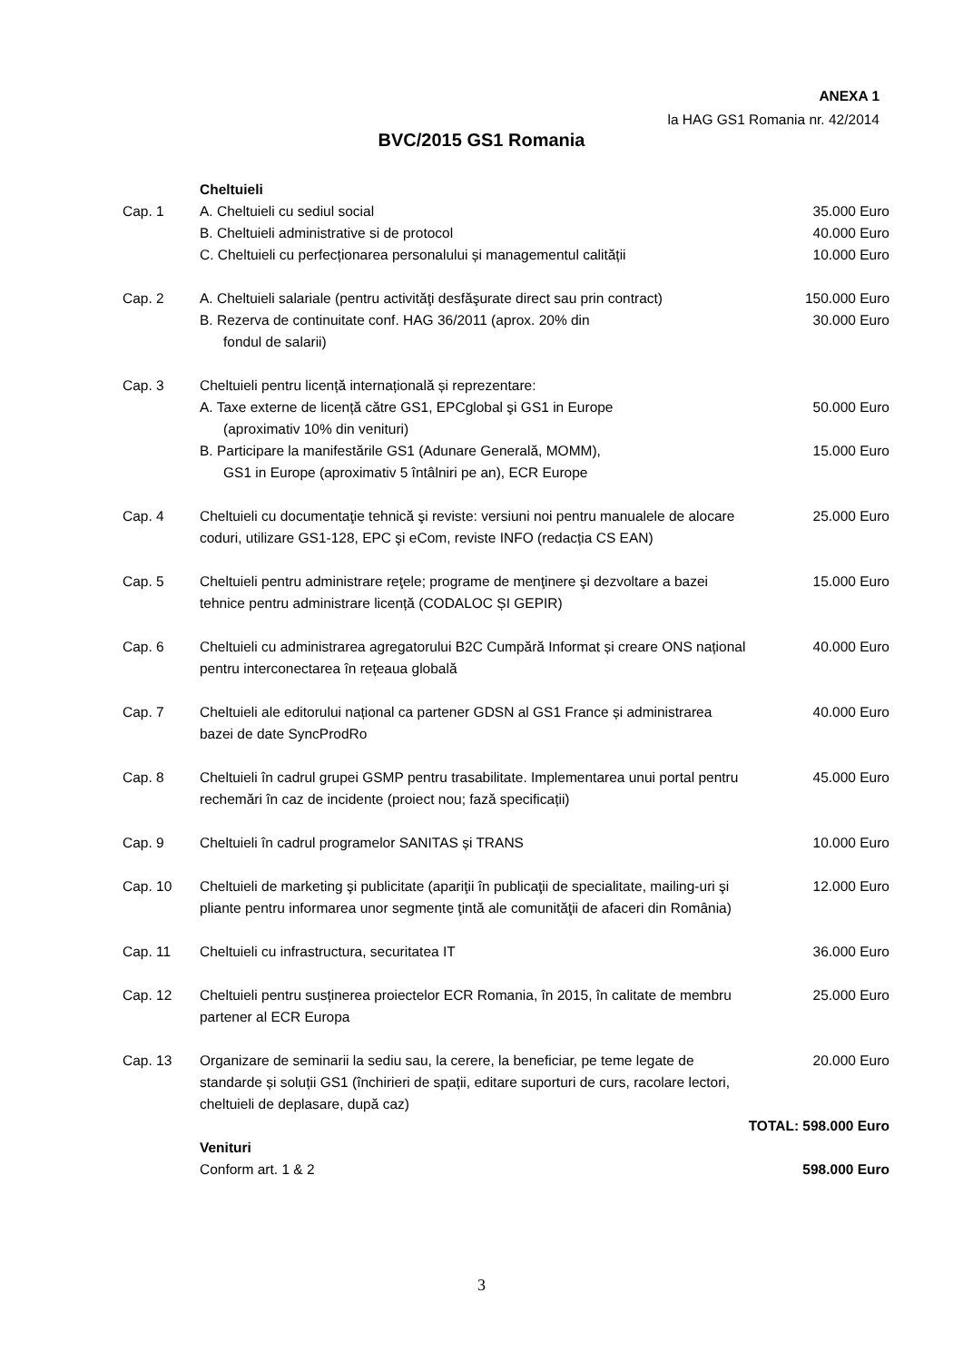ANEXA 1
la HAG GS1 Romania nr. 42/2014
BVC/2015 GS1 Romania
| | Cheltuieli | |
| Cap. 1 | A. Cheltuieli cu sediul social | 35.000 Euro |
| | B. Cheltuieli administrative si de protocol | 40.000 Euro |
| | C. Cheltuieli cu perfecționarea personalului și managementul calității | 10.000 Euro |
| Cap. 2 | A. Cheltuieli salariale (pentru activităţi desfăşurate direct sau prin contract) | 150.000 Euro |
| | B. Rezerva de continuitate conf. HAG 36/2011 (aprox. 20% din fondul de salarii) | 30.000 Euro |
| Cap. 3 | Cheltuieli pentru licență internațională și reprezentare: | |
| | A. Taxe externe de licență către GS1, EPCglobal şi GS1 in Europe (aproximativ 10% din venituri) | 50.000 Euro |
| | B. Participare la manifestările GS1 (Adunare Generală, MOMM), GS1 in Europe (aproximativ 5 întâlniri pe an), ECR Europe | 15.000 Euro |
| Cap. 4 | Cheltuieli cu documentaţie tehnică şi reviste: versiuni noi pentru manualele de alocare coduri, utilizare GS1-128, EPC şi eCom, reviste INFO (redacția CS EAN) | 25.000 Euro |
| Cap. 5 | Cheltuieli pentru administrare reţele; programe de menţinere şi dezvoltare a bazei tehnice pentru administrare licență (CODALOC ȘI GEPIR) | 15.000 Euro |
| Cap. 6 | Cheltuieli cu administrarea agregatorului B2C Cumpără Informat și creare ONS național pentru interconectarea în rețeaua globală | 40.000 Euro |
| Cap. 7 | Cheltuieli ale editorului național ca partener GDSN al GS1 France și administrarea bazei de date SyncProdRo | 40.000 Euro |
| Cap. 8 | Cheltuieli în cadrul grupei GSMP pentru trasabilitate. Implementarea unui portal pentru rechemări în caz de incidente (proiect nou; fază specificații) | 45.000 Euro |
| Cap. 9 | Cheltuieli în cadrul programelor SANITAS și TRANS | 10.000 Euro |
| Cap. 10 | Cheltuieli de marketing şi publicitate (apariţii în publicaţii de specialitate, mailing-uri şi pliante pentru informarea unor segmente ţintă ale comunităţii de afaceri din România) | 12.000 Euro |
| Cap. 11 | Cheltuieli cu infrastructura, securitatea IT | 36.000 Euro |
| Cap. 12 | Cheltuieli pentru susținerea proiectelor ECR Romania, în 2015, în calitate de membru partener al ECR Europa | 25.000 Euro |
| Cap. 13 | Organizare de seminarii la sediu sau, la cerere, la beneficiar, pe teme legate de standarde și soluții GS1 (închirieri de spații, editare suporturi de curs, racolare lectori, cheltuieli de deplasare, după caz) | 20.000 Euro |
| | | TOTAL: 598.000 Euro |
| | Venituri | |
| | Conform art. 1 & 2 | 598.000 Euro |
3